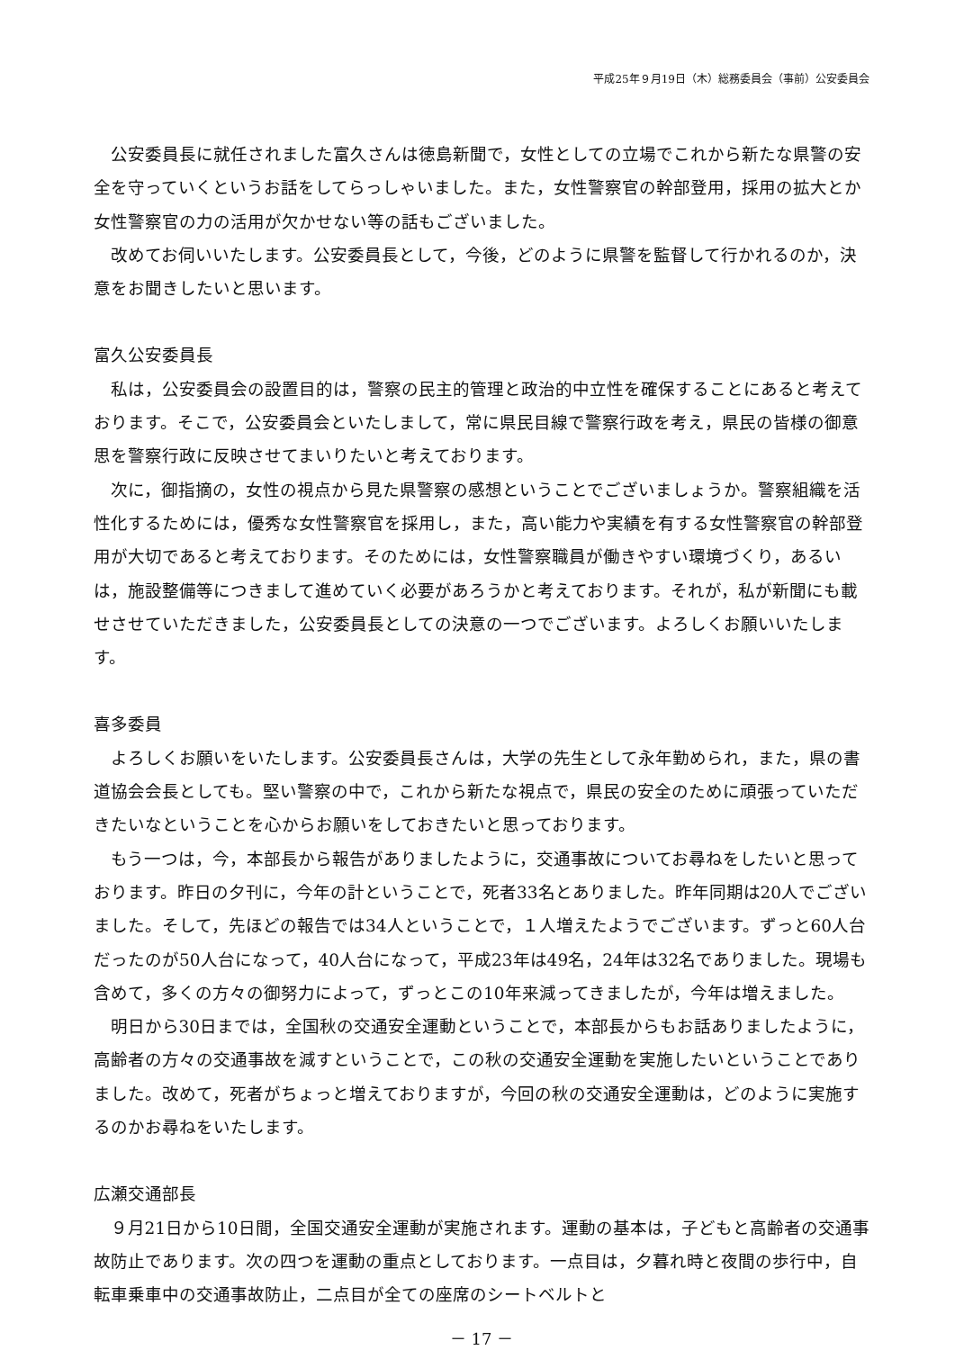平成25年９月19日（木）総務委員会（事前）公安委員会
公安委員長に就任されました富久さんは徳島新聞で，女性としての立場でこれから新たな県警の安全を守っていくというお話をしてらっしゃいました。また，女性警察官の幹部登用，採用の拡大とか女性警察官の力の活用が欠かせない等の話もございました。
改めてお伺いいたします。公安委員長として，今後，どのように県警を監督して行かれるのか，決意をお聞きしたいと思います。
富久公安委員長
私は，公安委員会の設置目的は，警察の民主的管理と政治的中立性を確保することにあると考えております。そこで，公安委員会といたしまして，常に県民目線で警察行政を考え，県民の皆様の御意思を警察行政に反映させてまいりたいと考えております。
次に，御指摘の，女性の視点から見た県警察の感想ということでございましょうか。警察組織を活性化するためには，優秀な女性警察官を採用し，また，高い能力や実績を有する女性警察官の幹部登用が大切であると考えております。そのためには，女性警察職員が働きやすい環境づくり，あるいは，施設整備等につきまして進めていく必要があろうかと考えております。それが，私が新聞にも載せさせていただきました，公安委員長としての決意の一つでございます。よろしくお願いいたします。
喜多委員
よろしくお願いをいたします。公安委員長さんは，大学の先生として永年勤められ，また，県の書道協会会長としても。堅い警察の中で，これから新たな視点で，県民の安全のために頑張っていただきたいなということを心からお願いをしておきたいと思っております。
もう一つは，今，本部長から報告がありましたように，交通事故についてお尋ねをしたいと思っております。昨日の夕刊に，今年の計ということで，死者33名とありました。昨年同期は20人でございました。そして，先ほどの報告では34人ということで，１人増えたようでございます。ずっと60人台だったのが50人台になって，40人台になって，平成23年は49名，24年は32名でありました。現場も含めて，多くの方々の御努力によって，ずっとこの10年来減ってきましたが，今年は増えました。
明日から30日までは，全国秋の交通安全運動ということで，本部長からもお話ありましたように，高齢者の方々の交通事故を減すということで，この秋の交通安全運動を実施したいということでありました。改めて，死者がちょっと増えておりますが，今回の秋の交通安全運動は，どのように実施するのかお尋ねをいたします。
広瀬交通部長
９月21日から10日間，全国交通安全運動が実施されます。運動の基本は，子どもと高齢者の交通事故防止であります。次の四つを運動の重点としております。一点目は，夕暮れ時と夜間の歩行中，自転車乗車中の交通事故防止，二点目が全ての座席のシートベルトと
－ 17 －